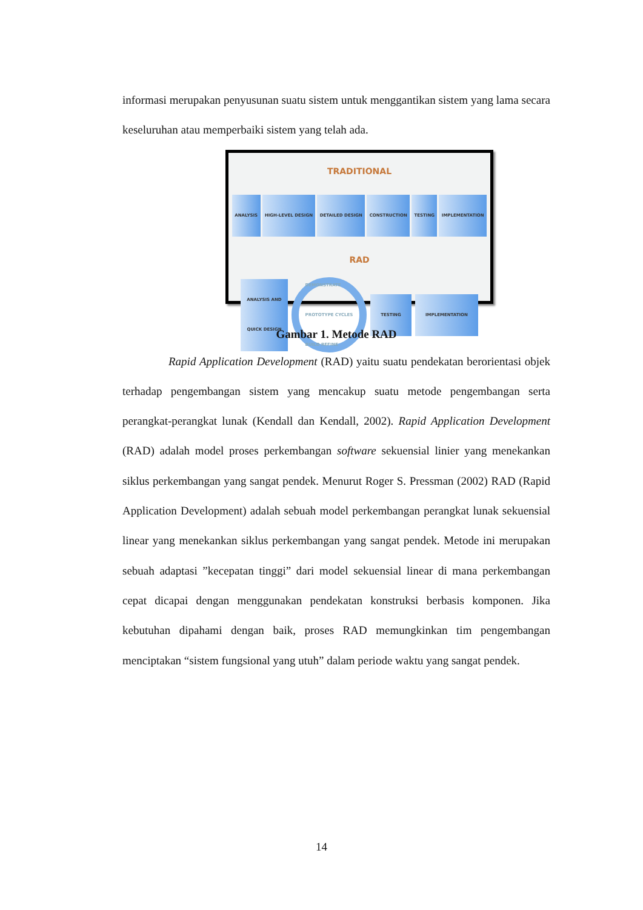informasi merupakan penyusunan suatu sistem untuk menggantikan sistem yang lama secara keseluruhan atau memperbaiki sistem yang telah ada.
TRADITIONAL
ANALYSIS HIGH-LEVEL DESIGN DETAILED DESIGN CONSTRUCTION TESTING IMPLEMENTATION
RAD
ANALYSIS AND QUICK DESIGN
DEMONSTRATE
PROTOTYPE CYCLES
BUILD REFINE
TESTING IMPLEMENTATION
Gambar 1. Metode RAD
Rapid Application Development (RAD) yaitu suatu pendekatan berorientasi objek terhadap pengembangan sistem yang mencakup suatu metode pengembangan serta perangkat-perangkat lunak (Kendall dan Kendall, 2002). Rapid Application Development (RAD) adalah model proses perkembangan software sekuensial linier yang menekankan siklus perkembangan yang sangat pendek. Menurut Roger S. Pressman (2002) RAD (Rapid Application Development) adalah sebuah model perkembangan perangkat lunak sekuensial linear yang menekankan siklus perkembangan yang sangat pendek. Metode ini merupakan sebuah adaptasi ”kecepatan tinggi” dari model sekuensial linear di mana perkembangan cepat dicapai dengan menggunakan pendekatan konstruksi berbasis komponen. Jika kebutuhan dipahami dengan baik, proses RAD memungkinkan tim pengembangan menciptakan “sistem fungsional yang utuh” dalam periode waktu yang sangat pendek.
14